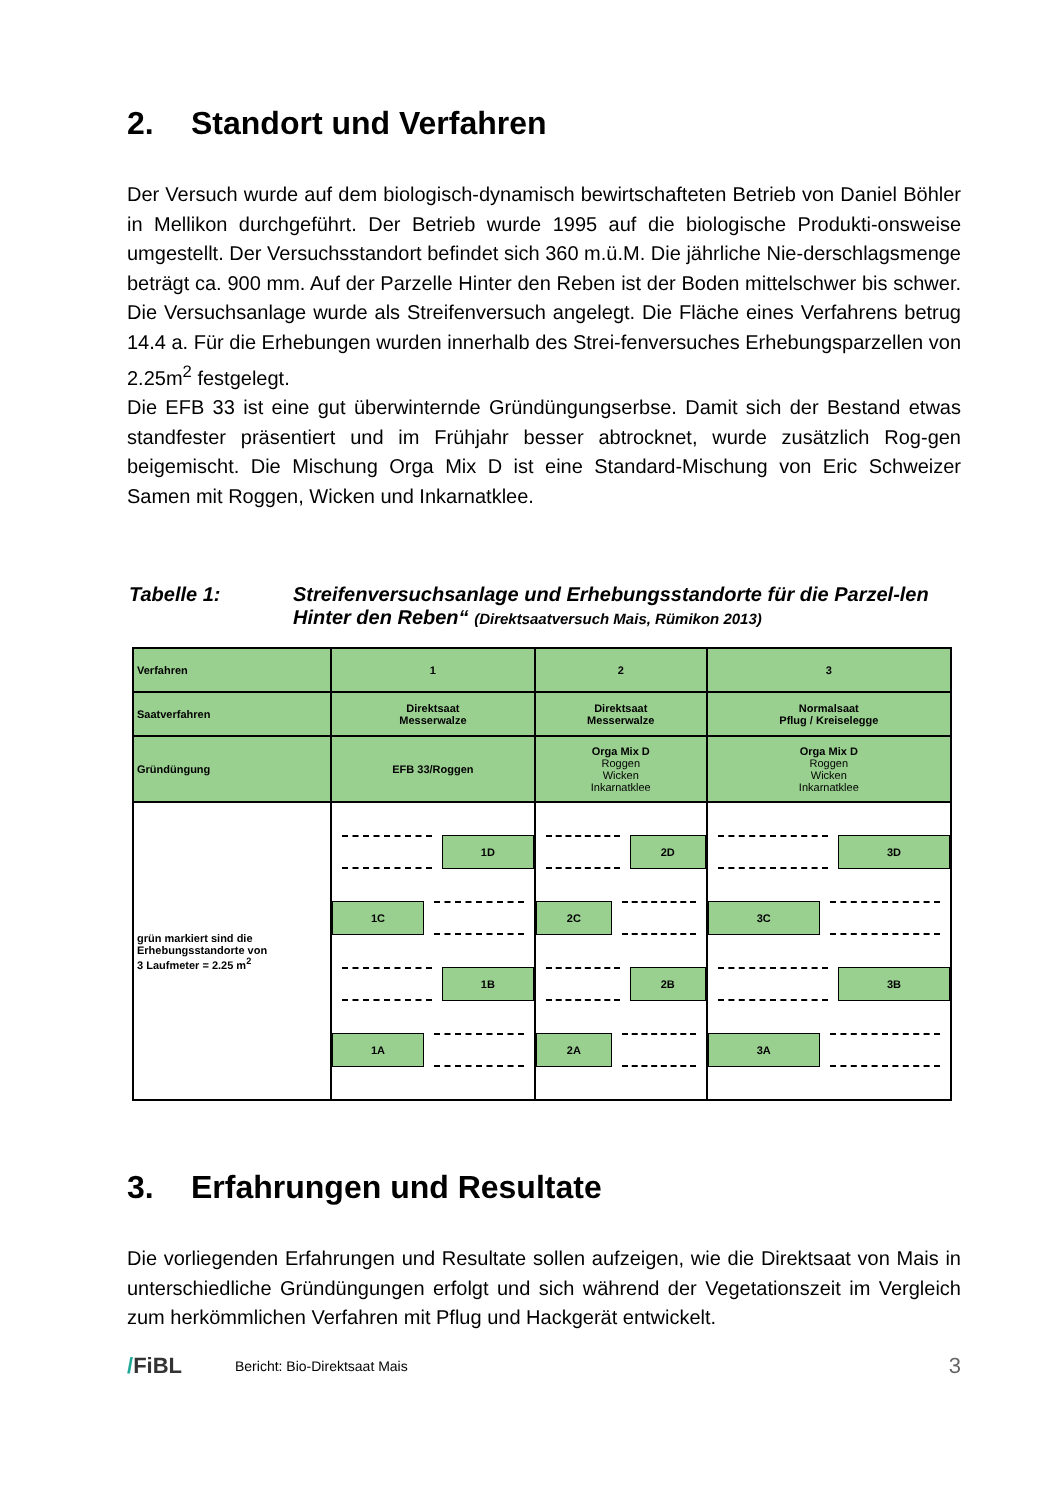2. Standort und Verfahren
Der Versuch wurde auf dem biologisch-dynamisch bewirtschafteten Betrieb von Daniel Böhler in Mellikon durchgeführt. Der Betrieb wurde 1995 auf die biologische Produkti-onsweise umgestellt. Der Versuchsstandort befindet sich 360 m.ü.M. Die jährliche Nie-derschlagsmenge beträgt ca. 900 mm. Auf der Parzelle Hinter den Reben ist der Boden mittelschwer bis schwer. Die Versuchsanlage wurde als Streifenversuch angelegt. Die Fläche eines Verfahrens betrug 14.4 a. Für die Erhebungen wurden innerhalb des Strei-fenversuches Erhebungsparzellen von 2.25m<sup>2</sup> festgelegt.
Die EFB 33 ist eine gut überwinternde Gründüngungserbse. Damit sich der Bestand etwas standfester präsentiert und im Frühjahr besser abtrocknet, wurde zusätzlich Rog-gen beigemischt. Die Mischung Orga Mix D ist eine Standard-Mischung von Eric Schweizer Samen mit Roggen, Wicken und Inkarnatklee.
Tabelle 1: Streifenversuchsanlage und Erhebungsstandorte für die Parzel-len Hinter den Reben“ (Direktsaatversuch Mais, Rümikon 2013)
| Verfahren | 1 | 2 | 3 |
| Saatverfahren | Direktsaat Messerwalze | Direktsaat Messerwalze | Normalsaat Pflug / Kreiselegge |
| Gründüngung | EFB 33/Roggen | Orga Mix D Roggen Wicken Inkarnatklee | Orga Mix D Roggen Wicken Inkarnatklee |
| grün markiert sind die Erhebungsstandorte von 3 Laufmeter = 2.25 m<sup>2</sup> | 1D 1C 1B 1A | 2D 2C 2B 2A | 3D 3C 3B 3A |
3. Erfahrungen und Resultate
Die vorliegenden Erfahrungen und Resultate sollen aufzeigen, wie die Direktsaat von Mais in unterschiedliche Gründüngungen erfolgt und sich während der Vegetationszeit im Vergleich zum herkömmlichen Verfahren mit Pflug und Hackgerät entwickelt.
/FiBL
Bericht: Bio-Direktsaat Mais
3